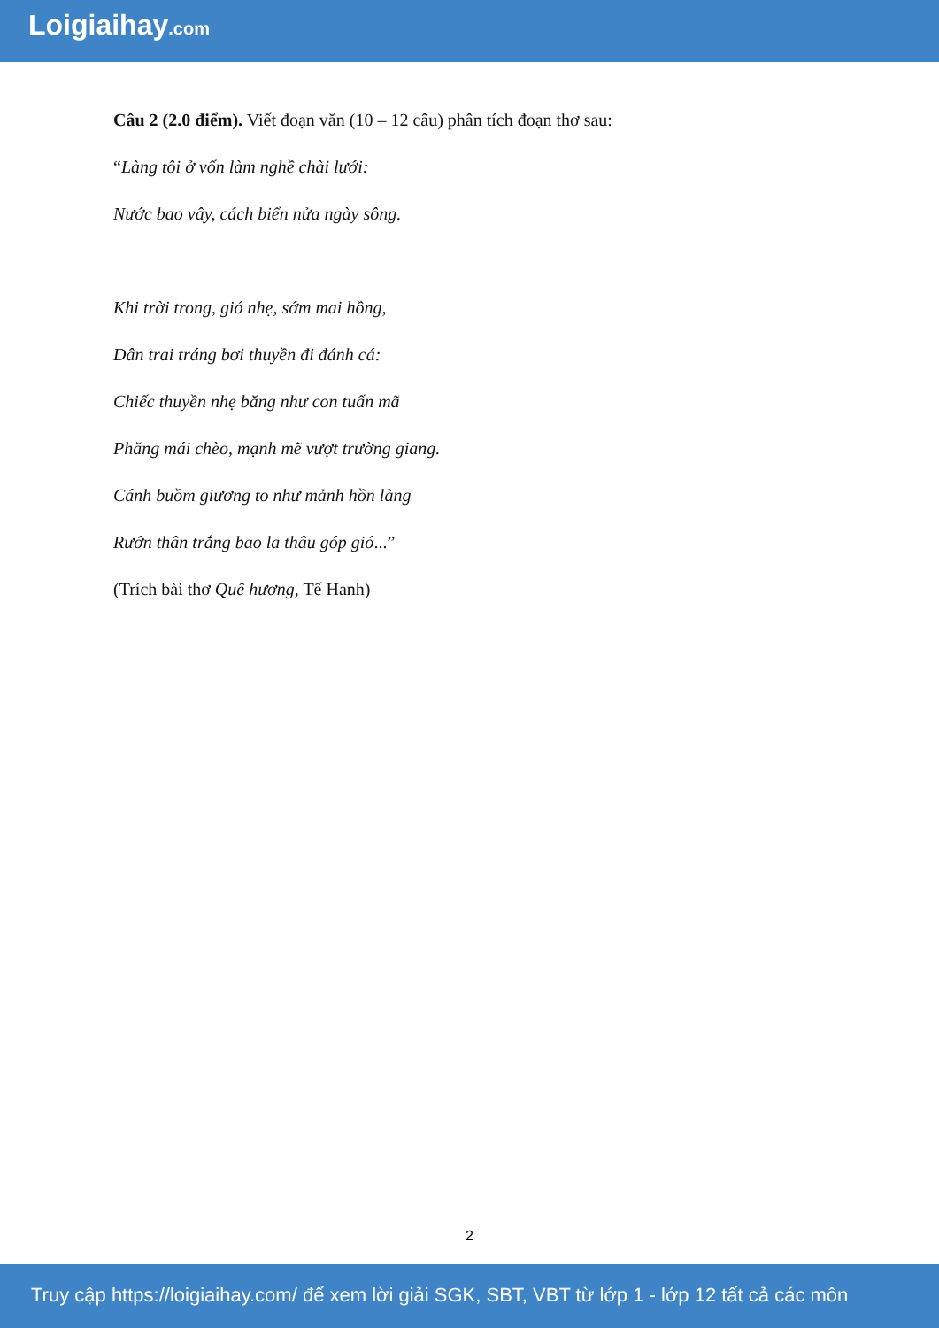Loigiaihay.com
Câu 2 (2.0 điểm). Viết đoạn văn (10 – 12 câu) phân tích đoạn thơ sau:
“Làng tôi ở vốn làm nghề chài lưới:
Nước bao vây, cách biển nửa ngày sông.
Khi trời trong, gió nhẹ, sớm mai hồng,
Dân trai tráng bơi thuyền đi đánh cá:
Chiếc thuyền nhẹ băng như con tuấn mã
Phăng mái chèo, mạnh mẽ vượt trường giang.
Cánh buồm giương to như mảnh hồn làng
Rướn thân trắng bao la thâu góp gió...”
(Trích bài thơ Quê hương, Tế Hanh)
2
Truy cập https://loigiaihay.com/ để xem lời giải SGK, SBT, VBT từ lớp 1 - lớp 12 tất cả các môn